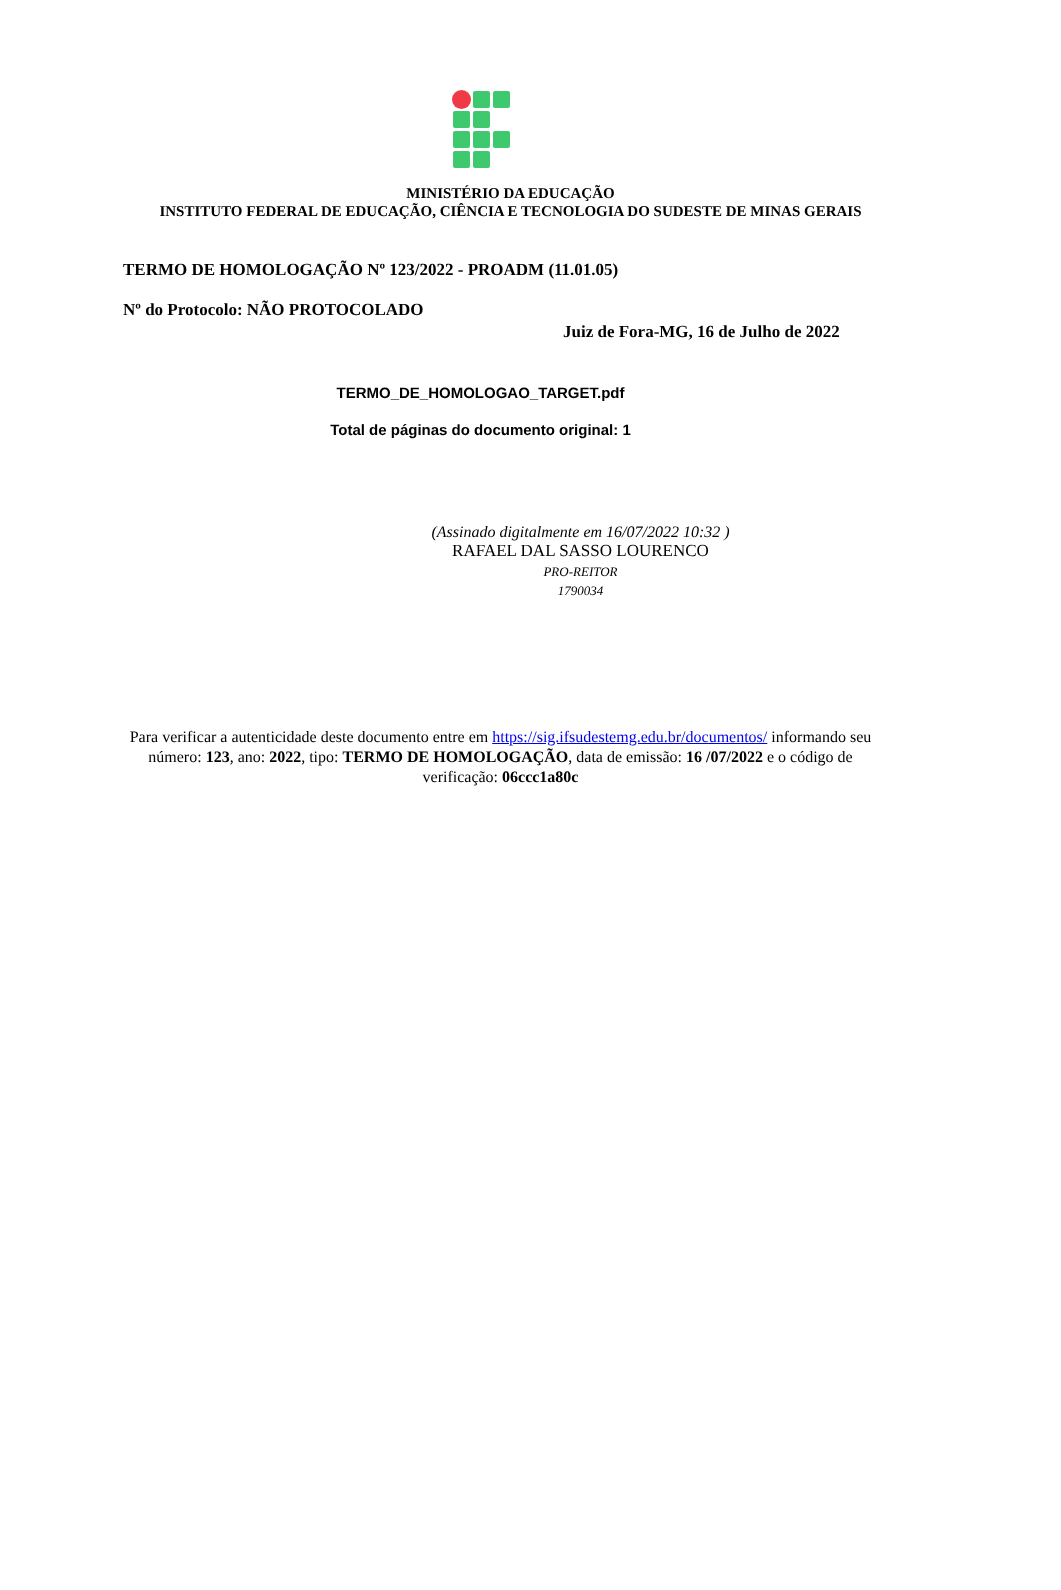MINISTÉRIO DA EDUCAÇÃO
INSTITUTO FEDERAL DE EDUCAÇÃO, CIÊNCIA E TECNOLOGIA DO SUDESTE DE MINAS GERAIS
TERMO DE HOMOLOGAÇÃO Nº 123/2022 - PROADM (11.01.05)
Nº do Protocolo: NÃO PROTOCOLADO
Juiz de Fora-MG, 16 de Julho de 2022
TERMO_DE_HOMOLOGAO_TARGET.pdf
Total de páginas do documento original: 1
(Assinado digitalmente em 16/07/2022 10:32 )
RAFAEL DAL SASSO LOURENCO
PRO-REITOR
1790034
Para verificar a autenticidade deste documento entre em https://sig.ifsudestemg.edu.br/documentos/ informando seu número: 123, ano: 2022, tipo: TERMO DE HOMOLOGAÇÃO, data de emissão: 16 /07/2022 e o código de verificação: 06ccc1a80c